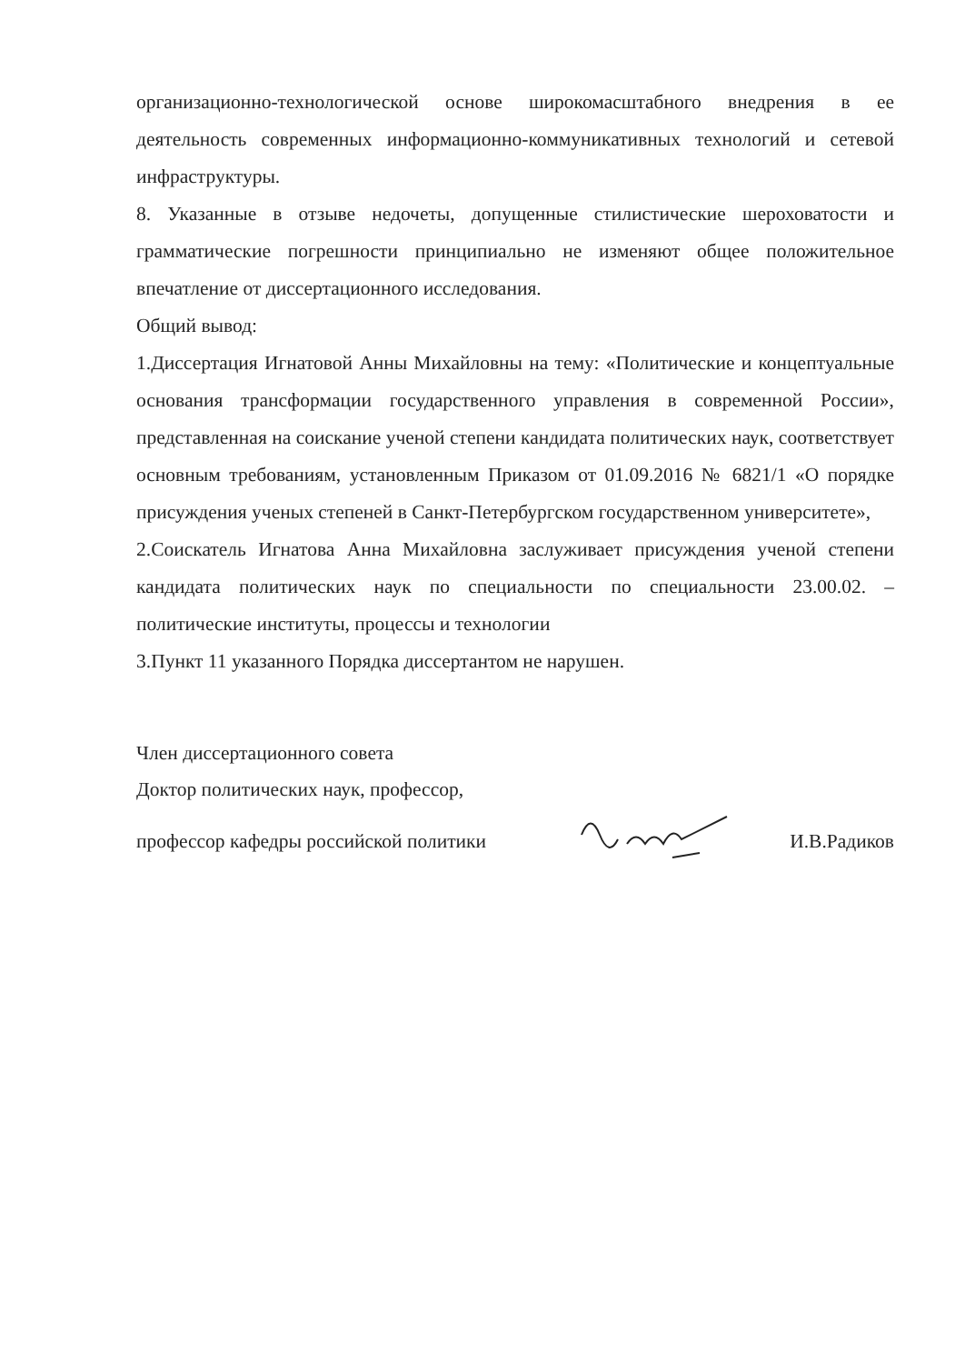организационно-технологической основе широкомасштабного внедрения в ее деятельность современных информационно-коммуникативных технологий и сетевой инфраструктуры.
8. Указанные в отзыве недочеты, допущенные стилистические шероховатости и грамматические погрешности принципиально не изменяют общее положительное впечатление от диссертационного исследования.
Общий вывод:
1.Диссертация Игнатовой Анны Михайловны на тему: «Политические и концептуальные основания трансформации государственного управления в современной России», представленная на соискание ученой степени кандидата политических наук, соответствует основным требованиям, установленным Приказом от 01.09.2016 № 6821/1 «О порядке присуждения ученых степеней в Санкт-Петербургском государственном университете»,
2.Соискатель Игнатова Анна Михайловна заслуживает присуждения ученой степени кандидата политических наук по специальности по специальности 23.00.02. – политические институты, процессы и технологии
3.Пункт 11 указанного Порядка диссертантом не нарушен.
Член диссертационного совета
Доктор политических наук, профессор,
профессор кафедры российской политики И.В.Радиков